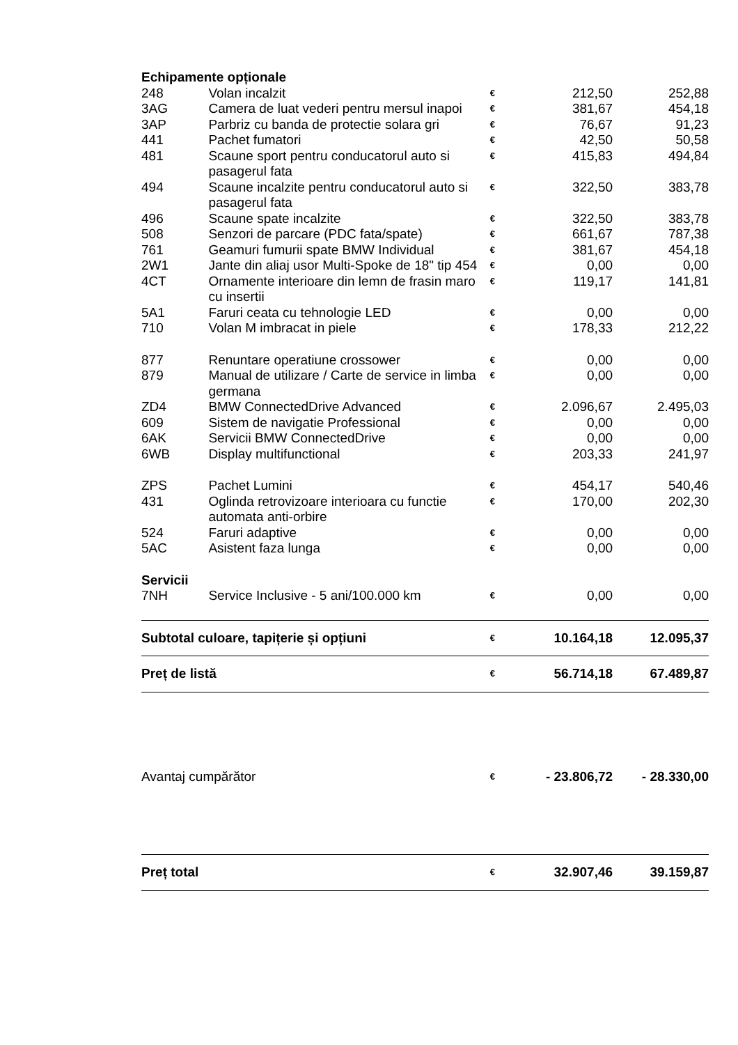| Echipamente opționale | | | | |
| 248 | Volan incalzit | € | 212,50 | 252,88 |
| 3AG | Camera de luat vederi pentru mersul inapoi | € | 381,67 | 454,18 |
| 3AP | Parbriz cu banda de protectie solara gri | € | 76,67 | 91,23 |
| 441 | Pachet fumatori | € | 42,50 | 50,58 |
| 481 | Scaune sport pentru conducatorul auto si pasagerul fata | € | 415,83 | 494,84 |
| 494 | Scaune incalzite pentru conducatorul auto si pasagerul fata | € | 322,50 | 383,78 |
| 496 | Scaune spate incalzite | € | 322,50 | 383,78 |
| 508 | Senzori de parcare (PDC fata/spate) | € | 661,67 | 787,38 |
| 761 | Geamuri fumurii spate BMW Individual | € | 381,67 | 454,18 |
| 2W1 | Jante din aliaj usor Multi-Spoke de 18" tip 454 | € | 0,00 | 0,00 |
| 4CT | Ornamente interioare din lemn de frasin maro cu insertii | € | 119,17 | 141,81 |
| 5A1 | Faruri ceata cu tehnologie LED | € | 0,00 | 0,00 |
| 710 | Volan M imbracat in piele | € | 178,33 | 212,22 |
| 877 | Renuntare operatiune crossower | € | 0,00 | 0,00 |
| 879 | Manual de utilizare / Carte de service in limba germana | € | 0,00 | 0,00 |
| ZD4 | BMW ConnectedDrive Advanced | € | 2.096,67 | 2.495,03 |
| 609 | Sistem de navigatie Professional | € | 0,00 | 0,00 |
| 6AK | Servicii BMW ConnectedDrive | € | 0,00 | 0,00 |
| 6WB | Display multifunctional | € | 203,33 | 241,97 |
| ZPS | Pachet Lumini | € | 454,17 | 540,46 |
| 431 | Oglinda retrovizoare interioara cu functie automata anti-orbire | € | 170,00 | 202,30 |
| 524 | Faruri adaptive | € | 0,00 | 0,00 |
| 5AC | Asistent faza lunga | € | 0,00 | 0,00 |
| Servicii | | | | |
| 7NH | Service Inclusive - 5 ani/100.000 km | € | 0,00 | 0,00 |
| Subtotal culoare, tapițerie și opțiuni | | € | 10.164,18 | 12.095,37 |
| Preț de listă | | € | 56.714,18 | 67.489,87 |
| Avantaj cumpărător | | € | - 23.806,72 | - 28.330,00 |
| Preț total | | € | 32.907,46 | 39.159,87 |